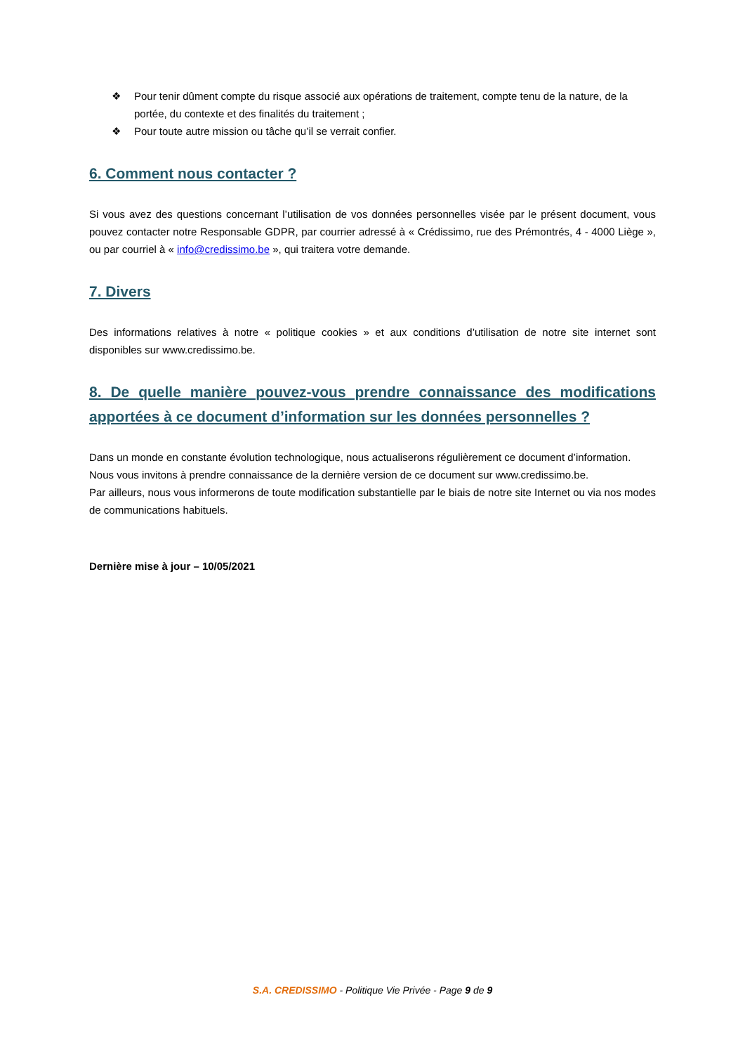❖ Pour tenir dûment compte du risque associé aux opérations de traitement, compte tenu de la nature, de la portée, du contexte et des finalités du traitement ;
❖ Pour toute autre mission ou tâche qu’il se verrait confier.
6. Comment nous contacter ?
Si vous avez des questions concernant l’utilisation de vos données personnelles visée par le présent document, vous pouvez contacter notre Responsable GDPR, par courrier adressé à « Crédissimo, rue des Prémontrés, 4 - 4000 Liège », ou par courriel à « info@credissimo.be », qui traitera votre demande.
7. Divers
Des informations relatives à notre « politique cookies » et aux conditions d’utilisation de notre site internet sont disponibles sur www.credissimo.be.
8. De quelle manière pouvez-vous prendre connaissance des modifications apportées à ce document d’information sur les données personnelles ?
Dans un monde en constante évolution technologique, nous actualiserons régulièrement ce document d’information.
Nous vous invitons à prendre connaissance de la dernière version de ce document sur www.credissimo.be.
Par ailleurs, nous vous informerons de toute modification substantielle par le biais de notre site Internet ou via nos modes de communications habituels.
Dernière mise à jour – 10/05/2021
S.A. CREDISSIMO - Politique Vie Privée - Page 9 de 9